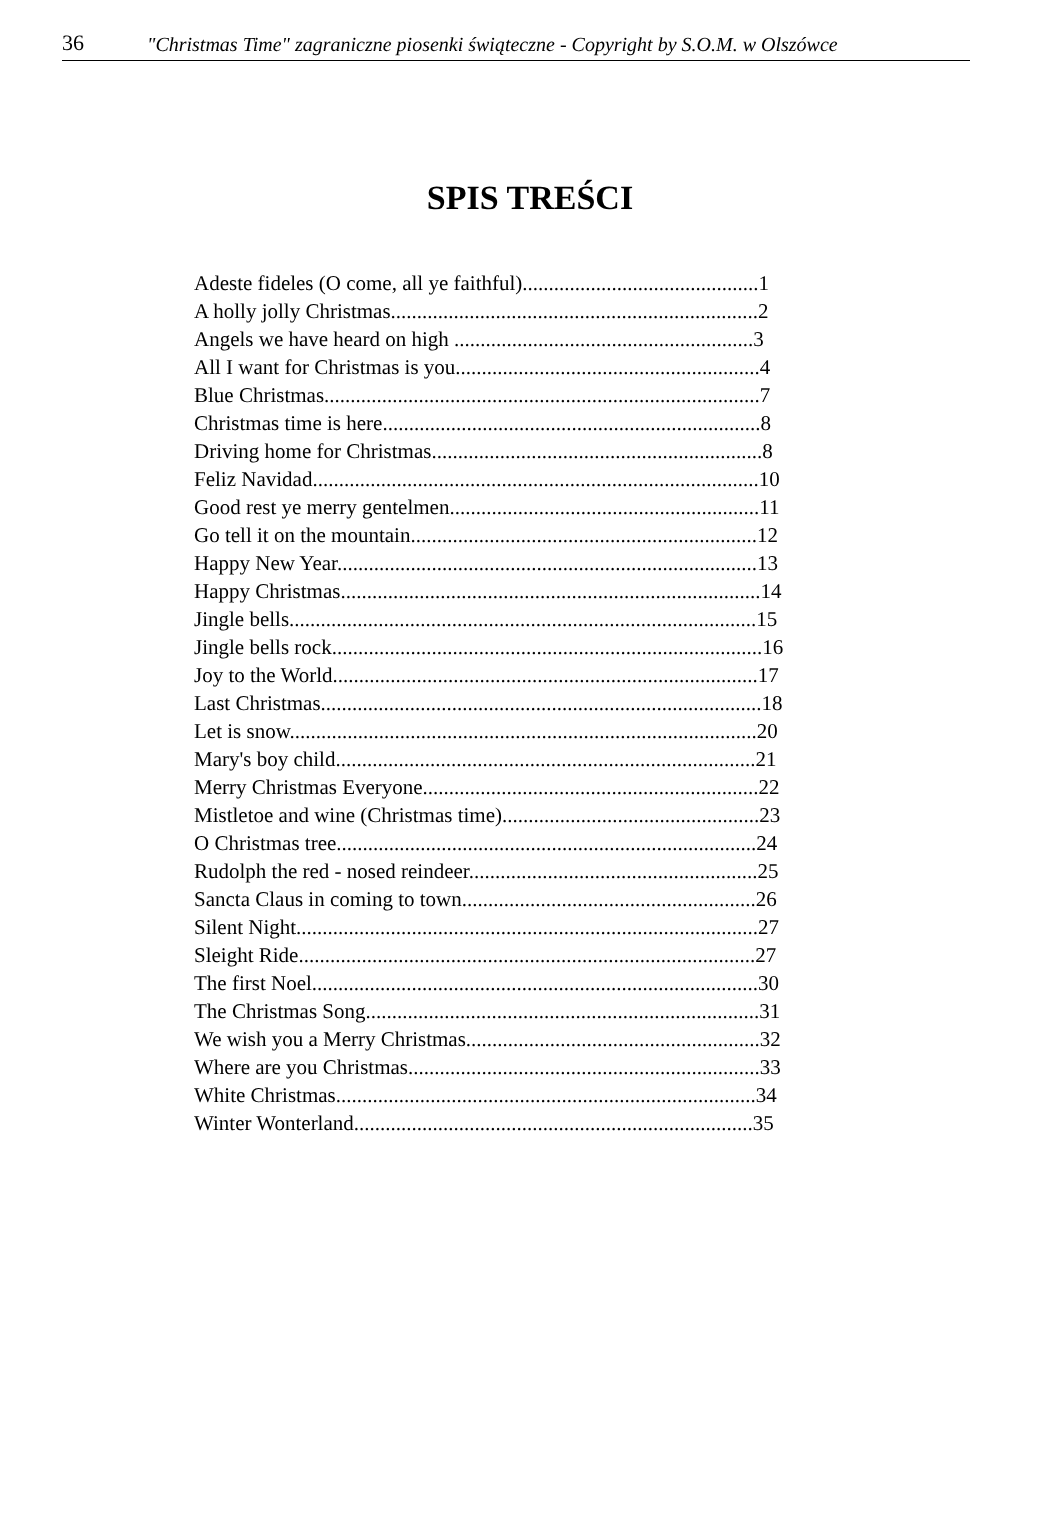36 "Christmas Time" zagraniczne piosenki świąteczne - Copyright by S.O.M. w Olszówce
SPIS TREŚCI
Adeste fideles (O come, all ye faithful).............................................1
A holly jolly Christmas......................................................................2
Angels we have heard on high .........................................................3
All I want for Christmas is you..........................................................4
Blue Christmas...................................................................................7
Christmas time is here........................................................................8
Driving home for Christmas...............................................................8
Feliz Navidad.....................................................................................10
Good rest ye merry gentelmen...........................................................11
Go tell it on the mountain..................................................................12
Happy New Year................................................................................13
Happy Christmas................................................................................14
Jingle bells.........................................................................................15
Jingle bells rock..................................................................................16
Joy to the World.................................................................................17
Last Christmas....................................................................................18
Let is snow.........................................................................................20
Mary's boy child................................................................................21
Merry Christmas Everyone................................................................22
Mistletoe and wine (Christmas time).................................................23
O Christmas tree................................................................................24
Rudolph the red - nosed reindeer.......................................................25
Sancta Claus in coming to town........................................................26
Silent Night........................................................................................27
Sleight Ride.......................................................................................27
The first Noel.....................................................................................30
The Christmas Song...........................................................................31
We wish you a Merry Christmas........................................................32
Where are you Christmas...................................................................33
White Christmas................................................................................34
Winter Wonterland............................................................................35